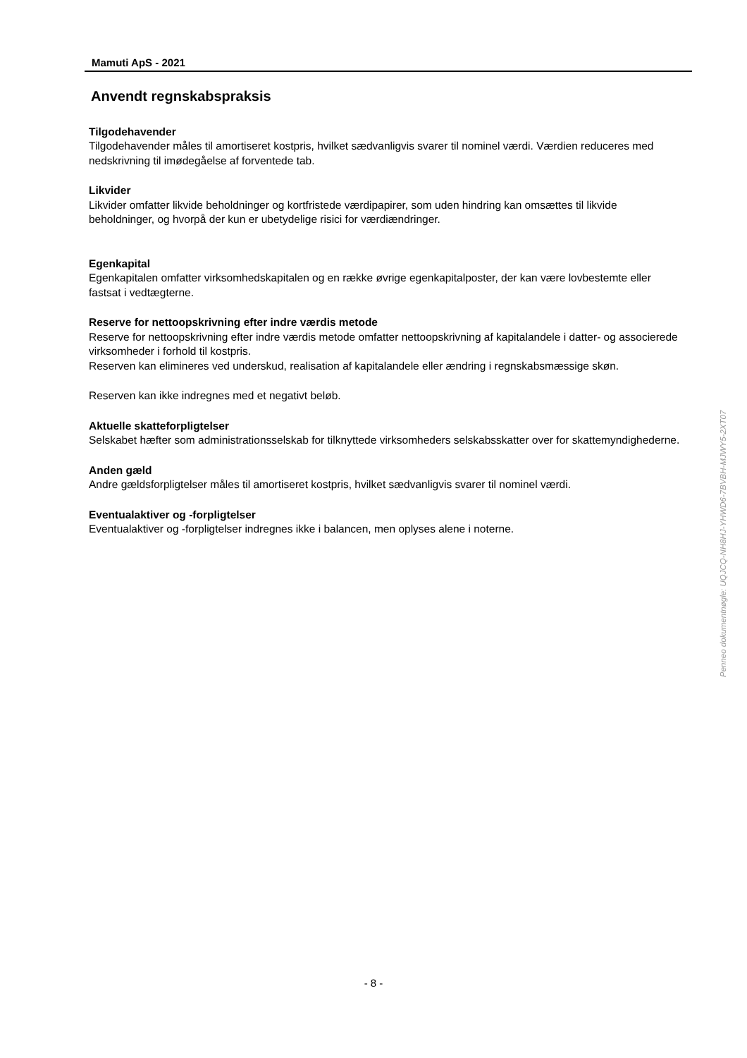Mamuti ApS - 2021
Anvendt regnskabspraksis
Tilgodehavender
Tilgodehavender måles til amortiseret kostpris, hvilket sædvanligvis svarer til nominel værdi. Værdien reduceres med nedskrivning til imødegåelse af forventede tab.
Likvider
Likvider omfatter likvide beholdninger og kortfristede værdipapirer, som uden hindring kan omsættes til likvide beholdninger, og hvorpå der kun er ubetydelige risici for værdiændringer.
Egenkapital
Egenkapitalen omfatter virksomhedskapitalen og en række øvrige egenkapitalposter, der kan være lovbestemte eller fastsat i vedtægterne.
Reserve for nettoopskrivning efter indre værdis metode
Reserve for nettoopskrivning efter indre værdis metode omfatter nettoopskrivning af kapitalandele i datter- og associerede virksomheder i forhold til kostpris.
Reserven kan elimineres ved underskud, realisation af kapitalandele eller ændring i regnskabsmæssige skøn.
Reserven kan ikke indregnes med et negativt beløb.
Aktuelle skatteforpligtelser
Selskabet hæfter som administrationsselskab for tilknyttede virksomheders selskabsskatter over for skattemyndighederne.
Anden gæld
Andre gældsforpligtelser måles til amortiseret kostpris, hvilket sædvanligvis svarer til nominel værdi.
Eventualaktiver og -forpligtelser
Eventualaktiver og -forpligtelser indregnes ikke i balancen, men oplyses alene i noterne.
Penneo dokumentnøgle: UQJCQ-NH8HJ-YHWD6-7BVBH-MJWY5-2XT07
- 8 -